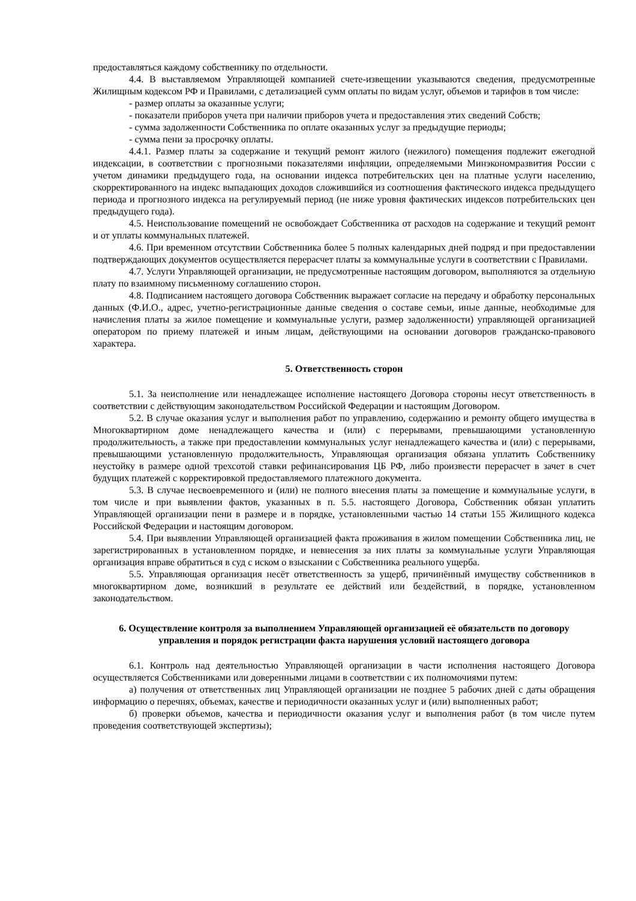предоставляться каждому собственнику по отдельности.
4.4. В выставляемом Управляющей компанией счете-извещении указываются сведения, предусмотренные Жилищным кодексом РФ и Правилами, с детализацией сумм оплаты по видам услуг, объемов и тарифов в том числе:
- размер оплаты за оказанные услуги;
- показатели приборов учета при наличии приборов учета и предоставления этих сведений Собств;
- сумма задолженности Собственника по оплате оказанных услуг за предыдущие периоды;
- сумма пени за просрочку оплаты.
4.4.1. Размер платы за содержание и текущий ремонт жилого (нежилого) помещения подлежит ежегодной индексации, в соответствии с прогнозными показателями инфляции, определяемыми Минэкономразвития России с учетом динамики предыдущего года, на основании индекса потребительских цен на платные услуги населению, скорректированного на индекс выпадающих доходов сложившийся из соотношения фактического индекса предыдущего периода и прогнозного индекса на регулируемый период (не ниже уровня фактических индексов потребительских цен предыдущего года).
4.5. Неиспользование помещений не освобождает Собственника от расходов на содержание и текущий ремонт и от уплаты коммунальных платежей.
4.6. При временном отсутствии Собственника более 5 полных календарных дней подряд и при предоставлении подтверждающих документов осуществляется перерасчет платы за коммунальные услуги в соответствии с Правилами.
4.7. Услуги Управляющей организации, не предусмотренные настоящим договором, выполняются за отдельную плату по взаимному письменному соглашению сторон.
4.8. Подписанием настоящего договора Собственник выражает согласие на передачу и обработку персональных данных (Ф.И.О., адрес, учетно-регистрационные данные сведения о составе семьи, иные данные, необходимые для начисления платы за жилое помещение и коммунальные услуги, размер задолженности) управляющей организацией оператором по приему платежей и иным лицам, действующими на основании договоров гражданско-правового характера.
5. Ответственность сторон
5.1. За неисполнение или ненадлежащее исполнение настоящего Договора стороны несут ответственность в соответствии с действующим законодательством Российской Федерации и настоящим Договором.
5.2. В случае оказания услуг и выполнения работ по управлению, содержанию и ремонту общего имущества в Многоквартирном доме ненадлежащего качества и (или) с перерывами, превышающими установленную продолжительность, а также при предоставлении коммунальных услуг ненадлежащего качества и (или) с перерывами, превышающими установленную продолжительность, Управляющая организация обязана уплатить Собственнику неустойку в размере одной трехсотой ставки рефинансирования ЦБ РФ, либо произвести перерасчет в зачет в счет будущих платежей с корректировкой предоставляемого платежного документа.
5.3. В случае несвоевременного и (или) не полного внесения платы за помещение и коммунальные услуги, в том числе и при выявлении фактов, указанных в п. 5.5. настоящего Договора, Собственник обязан уплатить Управляющей организации пени в размере и в порядке, установленными частью 14 статьи 155 Жилищного кодекса Российской Федерации и настоящим договором.
5.4. При выявлении Управляющей организацией факта проживания в жилом помещении Собственника лиц, не зарегистрированных в установленном порядке, и невнесения за них платы за коммунальные услуги Управляющая организация вправе обратиться в суд с иском о взыскании с Собственника реального ущерба.
5.5. Управляющая организация несёт ответственность за ущерб, причинённый имуществу собственников в многоквартирном доме, возникший в результате ее действий или бездействий, в порядке, установленном законодательством.
6. Осуществление контроля за выполнением Управляющей организацией её обязательств по договору управления и порядок регистрации факта нарушения условий настоящего договора
6.1. Контроль над деятельностью Управляющей организации в части исполнения настоящего Договора осуществляется Собственниками или доверенными лицами в соответствии с их полномочиями путем:
а) получения от ответственных лиц Управляющей организации не позднее 5 рабочих дней с даты обращения информацию о перечнях, объемах, качестве и периодичности оказанных услуг и (или) выполненных работ;
б) проверки объемов, качества и периодичности оказания услуг и выполнения работ (в том числе путем проведения соответствующей экспертизы);